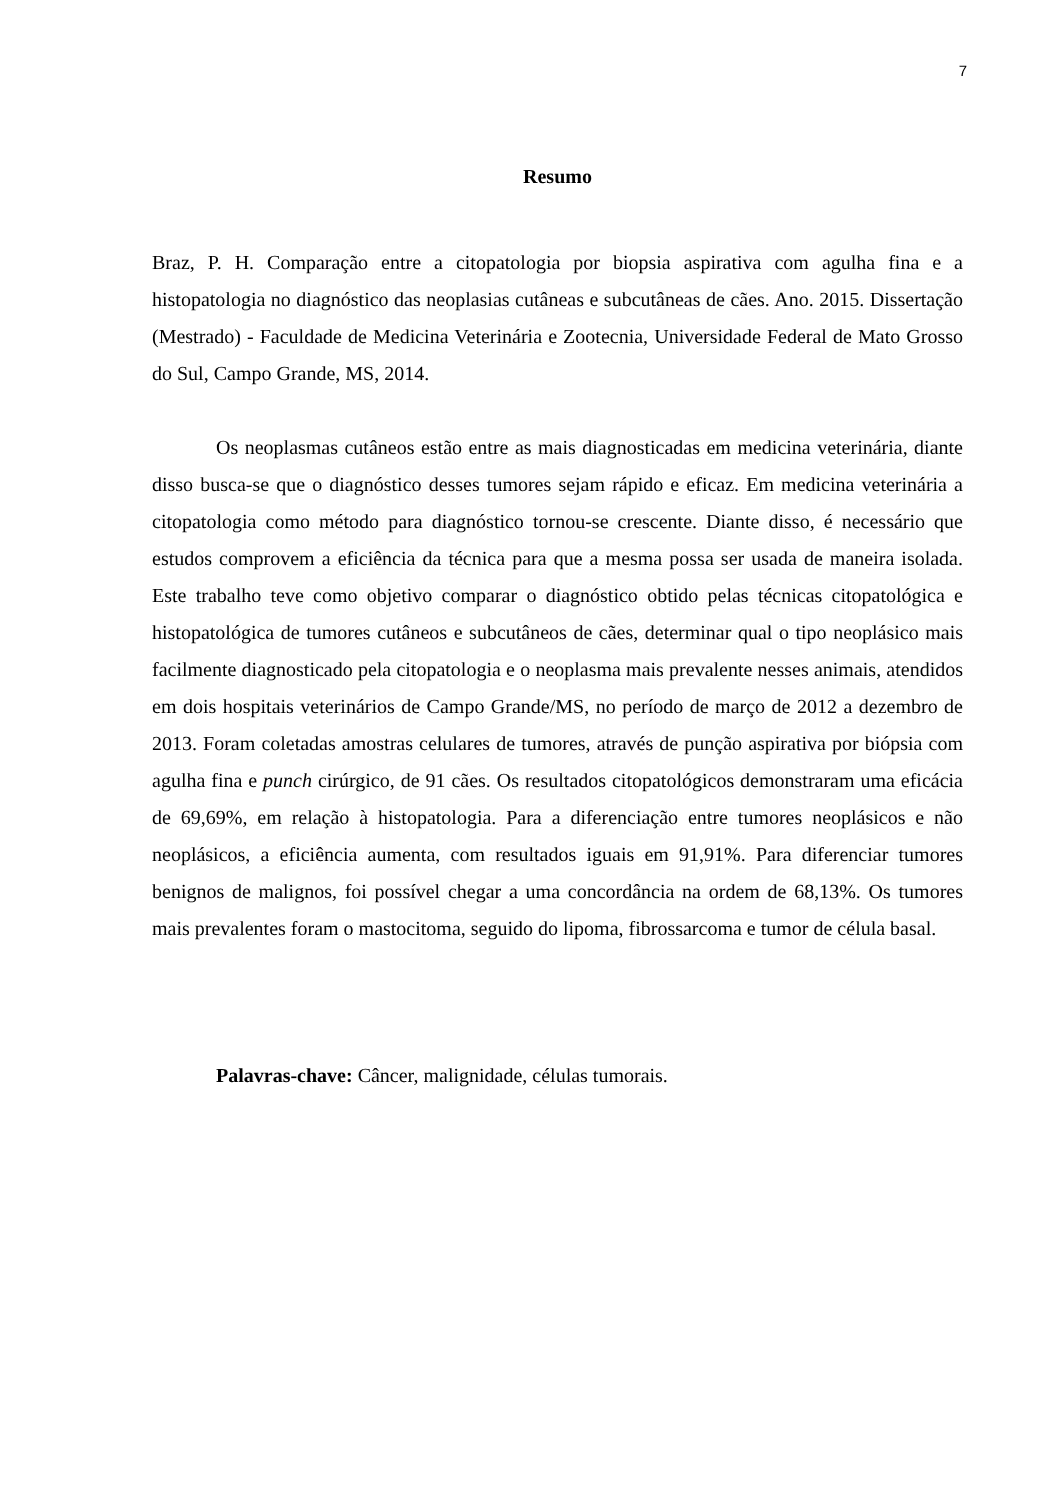7
Resumo
Braz, P. H. Comparação entre a citopatologia por biopsia aspirativa com agulha fina e a histopatologia no diagnóstico das neoplasias cutâneas e subcutâneas de cães. Ano. 2015. Dissertação (Mestrado) - Faculdade de Medicina Veterinária e Zootecnia, Universidade Federal de Mato Grosso do Sul, Campo Grande, MS, 2014.
Os neoplasmas cutâneos estão entre as mais diagnosticadas em medicina veterinária, diante disso busca-se que o diagnóstico desses tumores sejam rápido e eficaz. Em medicina veterinária a citopatologia como método para diagnóstico tornou-se crescente. Diante disso, é necessário que estudos comprovem a eficiência da técnica para que a mesma possa ser usada de maneira isolada. Este trabalho teve como objetivo comparar o diagnóstico obtido pelas técnicas citopatológica e histopatológica de tumores cutâneos e subcutâneos de cães, determinar qual o tipo neoplásico mais facilmente diagnosticado pela citopatologia e o neoplasma mais prevalente nesses animais, atendidos em dois hospitais veterinários de Campo Grande/MS, no período de março de 2012 a dezembro de 2013. Foram coletadas amostras celulares de tumores, através de punção aspirativa por biópsia com agulha fina e punch cirúrgico, de 91 cães. Os resultados citopatológicos demonstraram uma eficácia de 69,69%, em relação à histopatologia. Para a diferenciação entre tumores neoplásicos e não neoplásicos, a eficiência aumenta, com resultados iguais em 91,91%. Para diferenciar tumores benignos de malignos, foi possível chegar a uma concordância na ordem de 68,13%. Os tumores mais prevalentes foram o mastocitoma, seguido do lipoma, fibrossarcoma e tumor de célula basal.
Palavras-chave: Câncer, malignidade, células tumorais.